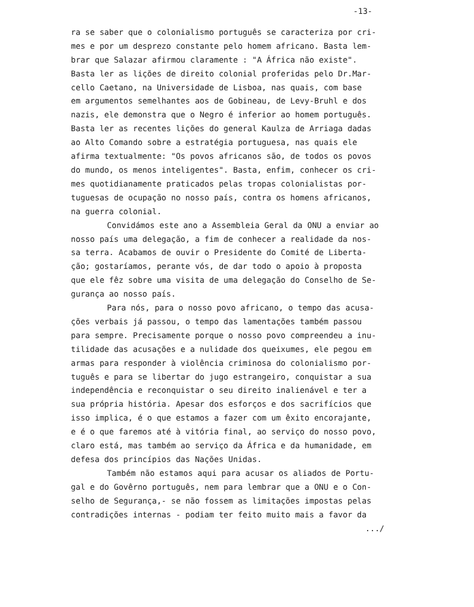-13-
ra se saber que o colonialismo português se caracteriza por cri-
mes e por um desprezo constante pelo homem africano. Basta lem-
brar que Salazar afirmou claramente : "A África não existe".
Basta ler as lições de direito colonial proferidas pelo Dr.Mar-
cello Caetano, na Universidade de Lisboa, nas quais, com base
em argumentos semelhantes aos de Gobineau, de Levy-Bruhl e dos
nazis, ele demonstra que o Negro é inferior ao homem português.
Basta ler as recentes lições do general Kaulza de Arriaga dadas
ao Alto Comando sobre a estratégia portuguesa, nas quais ele
afirma textualmente: "Os povos africanos são, de todos os povos
do mundo, os menos inteligentes". Basta, enfim, conhecer os cri-
mes quotidianamente praticados pelas tropas colonialistas por-
tuguesas de ocupação no nosso país, contra os homens africanos,
na guerra colonial.
Convidámos este ano a Assembleia Geral da ONU a enviar ao
nosso país uma delegação, a fim de conhecer a realidade da nos-
sa terra. Acabamos de ouvir o Presidente do Comité de Liberta-
ção; gostaríamos, perante vós, de dar todo o apoio à proposta
que ele fêz sobre uma visita de uma delegação do Conselho de Se-
gurança ao nosso país.
Para nós, para o nosso povo africano, o tempo das acusa-
ções verbais já passou, o tempo das lamentações também passou
para sempre. Precisamente porque o nosso povo compreendeu a inu-
tilidade das acusações e a nulidade dos queixumes, ele pegou em
armas para responder à violência criminosa do colonialismo por-
tuguês e para se libertar do jugo estrangeiro, conquistar a sua
independência e reconquistar o seu direito inalienável e ter a
sua própria história. Apesar dos esforços e dos sacrifícios que
isso implica, é o que estamos a fazer com um êxito encorajante,
e é o que faremos até à vitória final, ao serviço do nosso povo,
claro está, mas também ao serviço da África e da humanidade, em
defesa dos princípios das Nações Unidas.
Também não estamos aqui para acusar os aliados de Portu-
gal e do Govêrno português, nem para lembrar que a ONU e o Con-
selho de Segurança,- se não fossem as limitações impostas pelas
contradições internas - podiam ter feito muito mais a favor da
.../